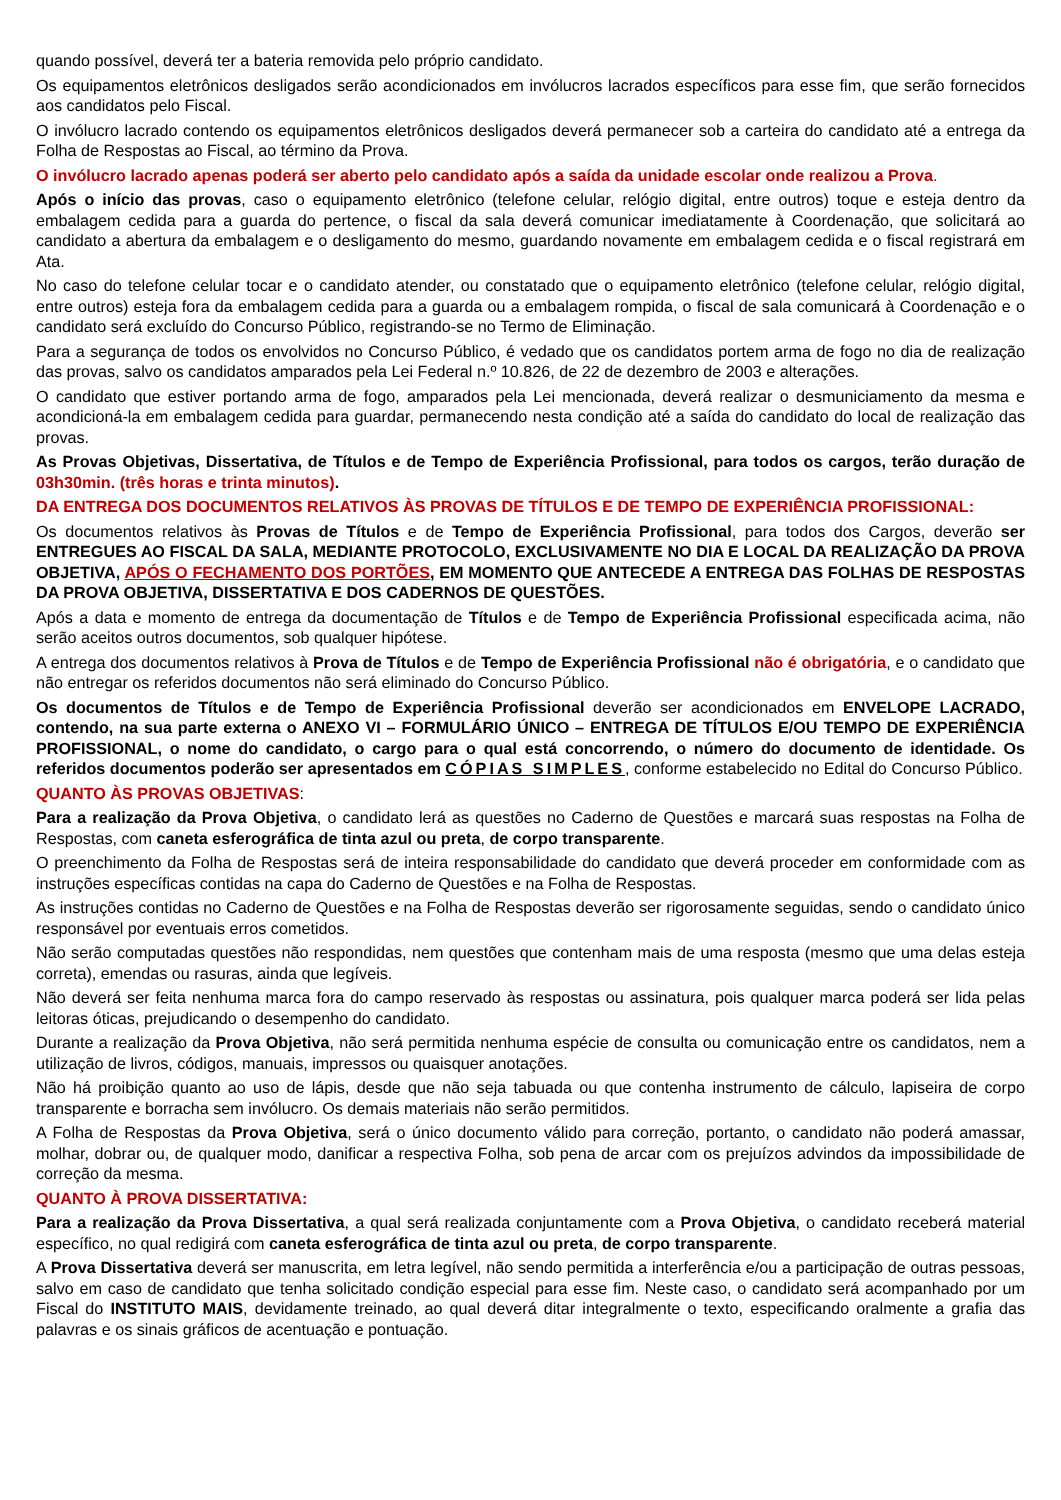quando possível, deverá ter a bateria removida pelo próprio candidato.
Os equipamentos eletrônicos desligados serão acondicionados em invólucros lacrados específicos para esse fim, que serão fornecidos aos candidatos pelo Fiscal.
O invólucro lacrado contendo os equipamentos eletrônicos desligados deverá permanecer sob a carteira do candidato até a entrega da Folha de Respostas ao Fiscal, ao término da Prova.
O invólucro lacrado apenas poderá ser aberto pelo candidato após a saída da unidade escolar onde realizou a Prova.
Após o início das provas, caso o equipamento eletrônico (telefone celular, relógio digital, entre outros) toque e esteja dentro da embalagem cedida para a guarda do pertence, o fiscal da sala deverá comunicar imediatamente à Coordenação, que solicitará ao candidato a abertura da embalagem e o desligamento do mesmo, guardando novamente em embalagem cedida e o fiscal registrará em Ata.
No caso do telefone celular tocar e o candidato atender, ou constatado que o equipamento eletrônico (telefone celular, relógio digital, entre outros) esteja fora da embalagem cedida para a guarda ou a embalagem rompida, o fiscal de sala comunicará à Coordenação e o candidato será excluído do Concurso Público, registrando-se no Termo de Eliminação.
Para a segurança de todos os envolvidos no Concurso Público, é vedado que os candidatos portem arma de fogo no dia de realização das provas, salvo os candidatos amparados pela Lei Federal n.º 10.826, de 22 de dezembro de 2003 e alterações.
O candidato que estiver portando arma de fogo, amparados pela Lei mencionada, deverá realizar o desmuniciamento da mesma e acondicioná-la em embalagem cedida para guardar, permanecendo nesta condição até a saída do candidato do local de realização das provas.
As Provas Objetivas, Dissertativa, de Títulos e de Tempo de Experiência Profissional, para todos os cargos, terão duração de 03h30min. (três horas e trinta minutos).
DA ENTREGA DOS DOCUMENTOS RELATIVOS ÀS PROVAS DE TÍTULOS E DE TEMPO DE EXPERIÊNCIA PROFISSIONAL:
Os documentos relativos às Provas de Títulos e de Tempo de Experiência Profissional, para todos dos Cargos, deverão ser ENTREGUES AO FISCAL DA SALA, MEDIANTE PROTOCOLO, EXCLUSIVAMENTE NO DIA E LOCAL DA REALIZAÇÃO DA PROVA OBJETIVA, APÓS O FECHAMENTO DOS PORTÕES, EM MOMENTO QUE ANTECEDE A ENTREGA DAS FOLHAS DE RESPOSTAS DA PROVA OBJETIVA, DISSERTATIVA E DOS CADERNOS DE QUESTÕES.
Após a data e momento de entrega da documentação de Títulos e de Tempo de Experiência Profissional especificada acima, não serão aceitos outros documentos, sob qualquer hipótese.
A entrega dos documentos relativos à Prova de Títulos e de Tempo de Experiência Profissional não é obrigatória, e o candidato que não entregar os referidos documentos não será eliminado do Concurso Público.
Os documentos de Títulos e de Tempo de Experiência Profissional deverão ser acondicionados em ENVELOPE LACRADO, contendo, na sua parte externa o ANEXO VI – FORMULÁRIO ÚNICO – ENTREGA DE TÍTULOS E/OU TEMPO DE EXPERIÊNCIA PROFISSIONAL, o nome do candidato, o cargo para o qual está concorrendo, o número do documento de identidade. Os referidos documentos poderão ser apresentados em CÓPIAS SIMPLES, conforme estabelecido no Edital do Concurso Público.
QUANTO ÀS PROVAS OBJETIVAS:
Para a realização da Prova Objetiva, o candidato lerá as questões no Caderno de Questões e marcará suas respostas na Folha de Respostas, com caneta esferográfica de tinta azul ou preta, de corpo transparente.
O preenchimento da Folha de Respostas será de inteira responsabilidade do candidato que deverá proceder em conformidade com as instruções específicas contidas na capa do Caderno de Questões e na Folha de Respostas.
As instruções contidas no Caderno de Questões e na Folha de Respostas deverão ser rigorosamente seguidas, sendo o candidato único responsável por eventuais erros cometidos.
Não serão computadas questões não respondidas, nem questões que contenham mais de uma resposta (mesmo que uma delas esteja correta), emendas ou rasuras, ainda que legíveis.
Não deverá ser feita nenhuma marca fora do campo reservado às respostas ou assinatura, pois qualquer marca poderá ser lida pelas leitoras óticas, prejudicando o desempenho do candidato.
Durante a realização da Prova Objetiva, não será permitida nenhuma espécie de consulta ou comunicação entre os candidatos, nem a utilização de livros, códigos, manuais, impressos ou quaisquer anotações.
Não há proibição quanto ao uso de lápis, desde que não seja tabuada ou que contenha instrumento de cálculo, lapiseira de corpo transparente e borracha sem invólucro. Os demais materiais não serão permitidos.
A Folha de Respostas da Prova Objetiva, será o único documento válido para correção, portanto, o candidato não poderá amassar, molhar, dobrar ou, de qualquer modo, danificar a respectiva Folha, sob pena de arcar com os prejuízos advindos da impossibilidade de correção da mesma.
QUANTO À PROVA DISSERTATIVA:
Para a realização da Prova Dissertativa, a qual será realizada conjuntamente com a Prova Objetiva, o candidato receberá material específico, no qual redigirá com caneta esferográfica de tinta azul ou preta, de corpo transparente.
A Prova Dissertativa deverá ser manuscrita, em letra legível, não sendo permitida a interferência e/ou a participação de outras pessoas, salvo em caso de candidato que tenha solicitado condição especial para esse fim. Neste caso, o candidato será acompanhado por um Fiscal do INSTITUTO MAIS, devidamente treinado, ao qual deverá ditar integralmente o texto, especificando oralmente a grafia das palavras e os sinais gráficos de acentuação e pontuação.